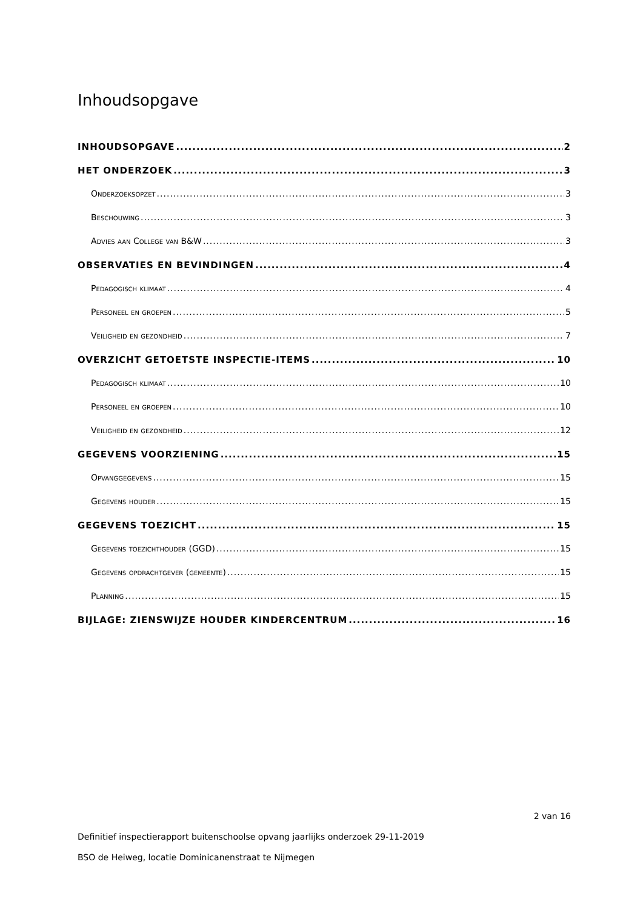Inhoudsopgave
INHOUDSOPGAVE 2
HET ONDERZOEK 3
Onderzoeksopzet 3
Beschouwing 3
Advies aan College van B&W 3
OBSERVATIES EN BEVINDINGEN 4
Pedagogisch klimaat 4
Personeel en groepen 5
Veiligheid en gezondheid 7
OVERZICHT GETOETSTE INSPECTIE-ITEMS 10
Pedagogisch klimaat 10
Personeel en groepen 10
Veiligheid en gezondheid 12
GEGEVENS VOORZIENING 15
Opvanggegevens 15
Gegevens houder 15
GEGEVENS TOEZICHT 15
Gegevens toezichthouder (GGD) 15
Gegevens opdrachtgever (gemeente) 15
Planning 15
BIJLAGE: ZIENSWIJZE HOUDER KINDERCENTRUM 16
2 van 16
Definitief inspectierapport buitenschoolse opvang jaarlijks onderzoek 29-11-2019
BSO de Heiweg, locatie Dominicanenstraat te Nijmegen